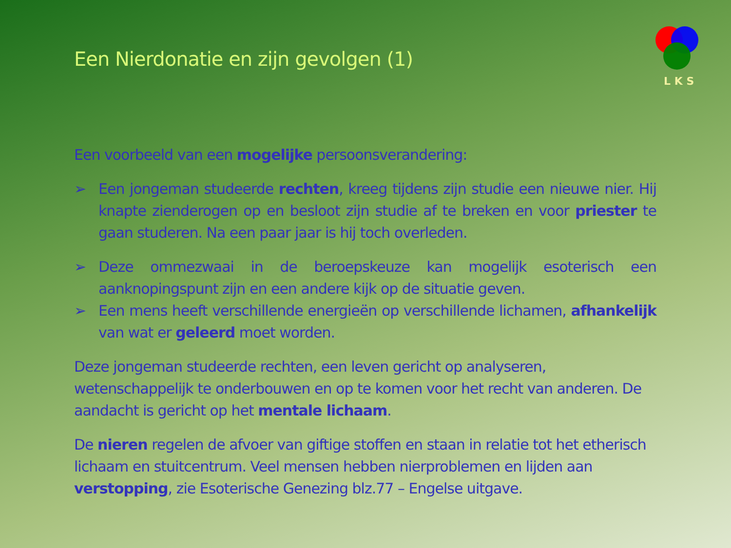Een Nierdonatie en zijn gevolgen (1)
L K S
Een voorbeeld van een mogelijke persoonsverandering:
➢ Een jongeman studeerde rechten, kreeg tijdens zijn studie een nieuwe nier. Hij knapte zienderogen op en besloot zijn studie af te breken en voor priester te gaan studeren. Na een paar jaar is hij toch overleden.
➢ Deze ommezwaai in de beroepskeuze kan mogelijk esoterisch een aanknopingspunt zijn en een andere kijk op de situatie geven.
➢ Een mens heeft verschillende energieën op verschillende lichamen, afhankelijk van wat er geleerd moet worden.
Deze jongeman studeerde rechten, een leven gericht op analyseren, wetenschappelijk te onderbouwen en op te komen voor het recht van anderen. De aandacht is gericht op het mentale lichaam.
De nieren regelen de afvoer van giftige stoffen en staan in relatie tot het etherisch lichaam en stuitcentrum. Veel mensen hebben nierproblemen en lijden aan verstopping, zie Esoterische Genezing blz.77 – Engelse uitgave.